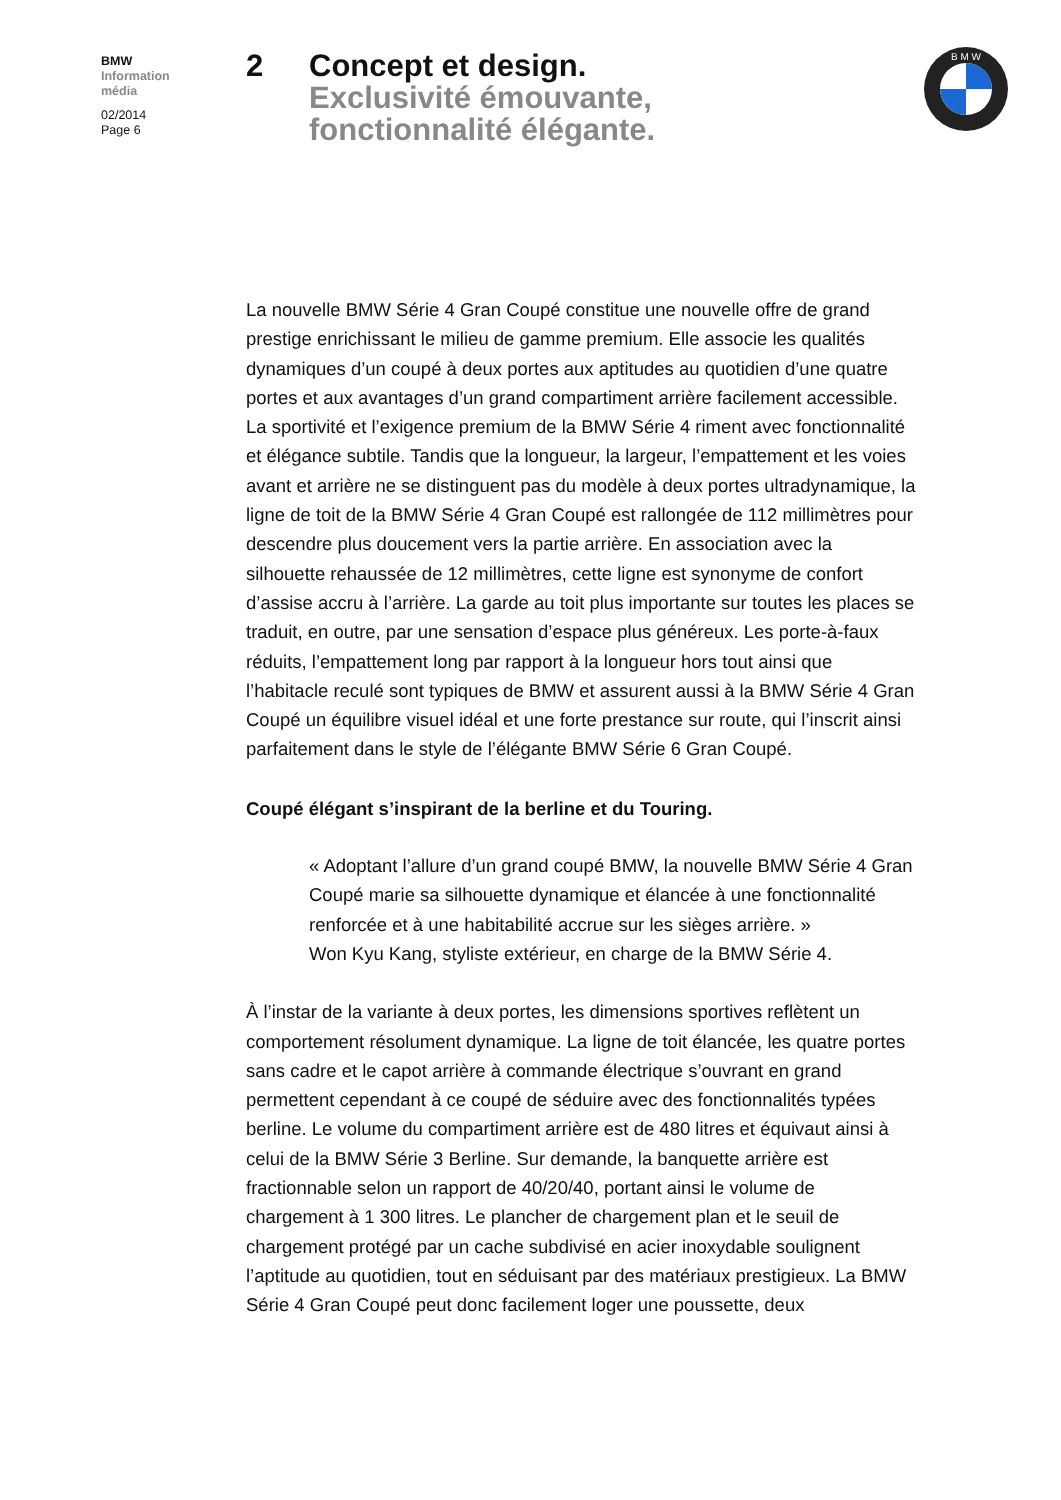BMW
Information
média
02/2014
Page 6
2 Concept et design.
Exclusivité émouvante,
fonctionnalité élégante.
B M W
La nouvelle BMW Série 4 Gran Coupé constitue une nouvelle offre de grand prestige enrichissant le milieu de gamme premium. Elle associe les qualités dynamiques d’un coupé à deux portes aux aptitudes au quotidien d’une quatre portes et aux avantages d’un grand compartiment arrière facilement accessible. La sportivité et l’exigence premium de la BMW Série 4 riment avec fonctionnalité et élégance subtile. Tandis que la longueur, la largeur, l’empattement et les voies avant et arrière ne se distinguent pas du modèle à deux portes ultradynamique, la ligne de toit de la BMW Série 4 Gran Coupé est rallongée de 112 millimètres pour descendre plus doucement vers la partie arrière. En association avec la silhouette rehaussée de 12 millimètres, cette ligne est synonyme de confort d’assise accru à l’arrière. La garde au toit plus importante sur toutes les places se traduit, en outre, par une sensation d’espace plus généreux. Les porte-à-faux réduits, l’empattement long par rapport à la longueur hors tout ainsi que l’habitacle reculé sont typiques de BMW et assurent aussi à la BMW Série 4 Gran Coupé un équilibre visuel idéal et une forte prestance sur route, qui l’inscrit ainsi parfaitement dans le style de l’élégante BMW Série 6 Gran Coupé.
Coupé élégant s’inspirant de la berline et du Touring.
« Adoptant l’allure d’un grand coupé BMW, la nouvelle BMW Série 4 Gran Coupé marie sa silhouette dynamique et élancée à une fonctionnalité renforcée et à une habitabilité accrue sur les sièges arrière. »
Won Kyu Kang, styliste extérieur, en charge de la BMW Série 4.
À l’instar de la variante à deux portes, les dimensions sportives reflètent un comportement résolument dynamique. La ligne de toit élancée, les quatre portes sans cadre et le capot arrière à commande électrique s’ouvrant en grand permettent cependant à ce coupé de séduire avec des fonctionnalités typées berline. Le volume du compartiment arrière est de 480 litres et équivaut ainsi à celui de la BMW Série 3 Berline. Sur demande, la banquette arrière est fractionnable selon un rapport de 40/20/40, portant ainsi le volume de chargement à 1 300 litres. Le plancher de chargement plan et le seuil de chargement protégé par un cache subdivisé en acier inoxydable soulignent l’aptitude au quotidien, tout en séduisant par des matériaux prestigieux. La BMW Série 4 Gran Coupé peut donc facilement loger une poussette, deux